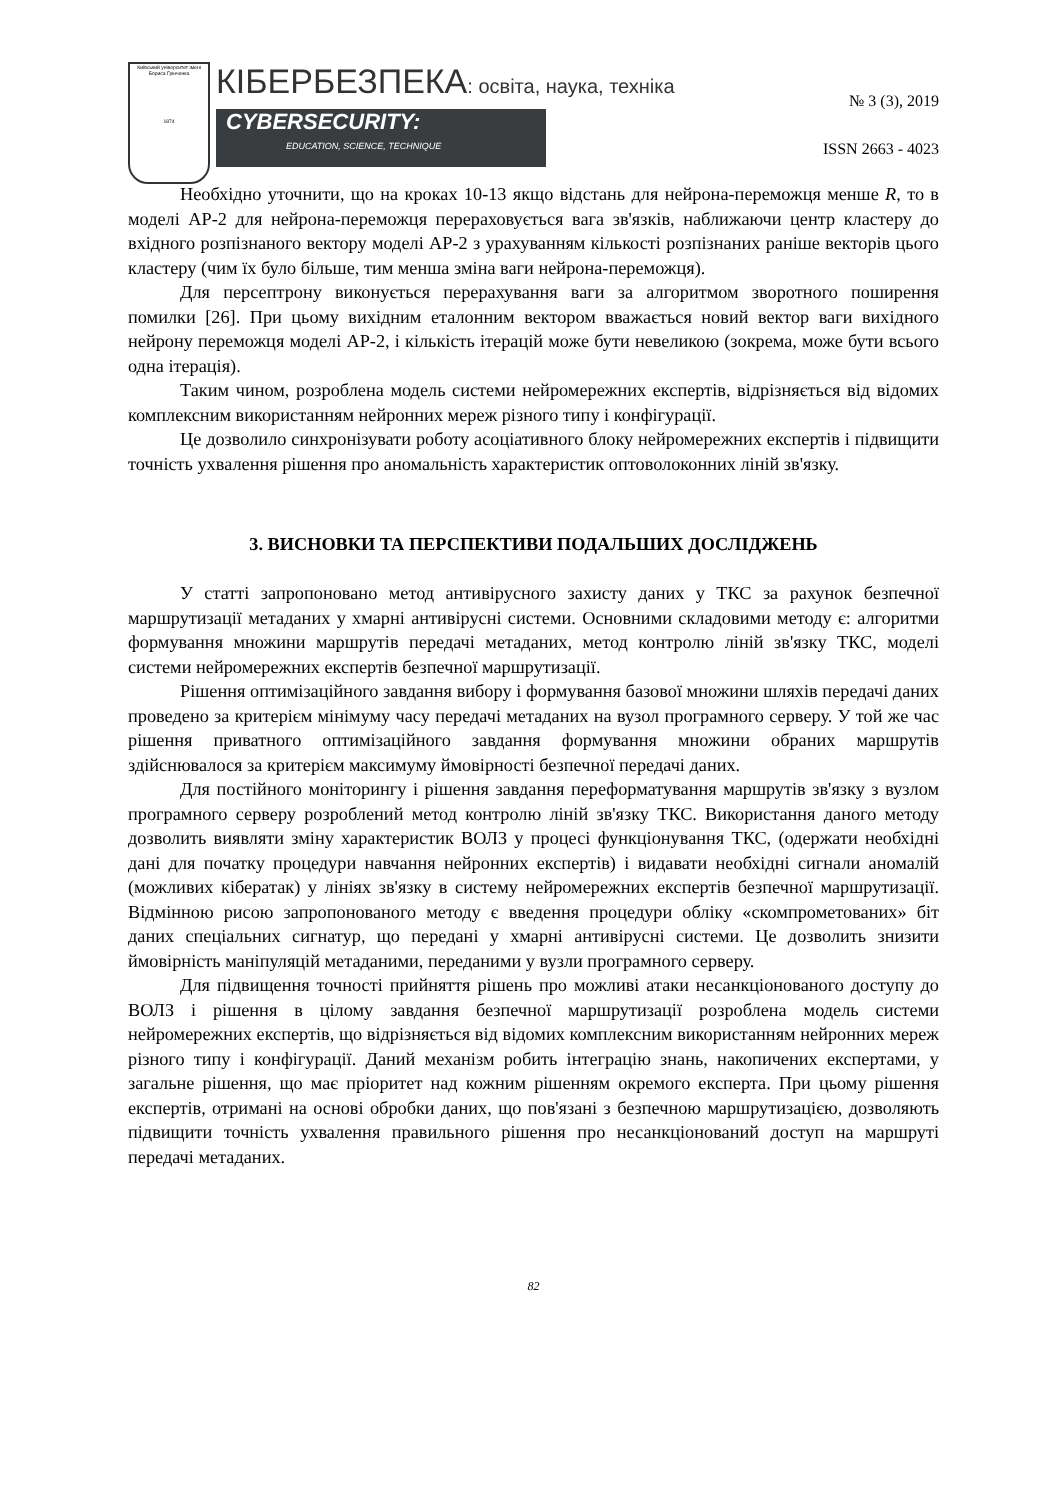Київський університет імені Бориса Грінченка
1874
КІБЕРБЕЗПЕКА: освіта, наука, техніка
CYBERSECURITY:
EDUCATION, SCIENCE, TECHNIQUE
№ 3 (3), 2019
ISSN 2663 - 4023
Необхідно уточнити, що на кроках 10-13 якщо відстань для нейрона-переможця менше R, то в моделі АР-2 для нейрона-переможця перераховується вага зв'язків, наближаючи центр кластеру до вхідного розпізнаного вектору моделі АР-2 з урахуванням кількості розпізнаних раніше векторів цього кластеру (чим їх було більше, тим менша зміна ваги нейрона-переможця).
Для персептрону виконується перерахування ваги за алгоритмом зворотного поширення помилки [26]. При цьому вихідним еталонним вектором вважається новий вектор ваги вихідного нейрону переможця моделі АР-2, і кількість ітерацій може бути невеликою (зокрема, може бути всього одна ітерація).
Таким чином, розроблена модель системи нейромережних експертів, відрізняється від відомих комплексним використанням нейронних мереж різного типу і конфігурації.
Це дозволило синхронізувати роботу асоціативного блоку нейромережних експертів і підвищити точність ухвалення рішення про аномальність характеристик оптоволоконних ліній зв'язку.
3. ВИСНОВКИ ТА ПЕРСПЕКТИВИ ПОДАЛЬШИХ ДОСЛІДЖЕНЬ
У статті запропоновано метод антивірусного захисту даних у ТКС за рахунок безпечної маршрутизації метаданих у хмарні антивірусні системи. Основними складовими методу є: алгоритми формування множини маршрутів передачі метаданих, метод контролю ліній зв'язку ТКС, моделі системи нейромережних експертів безпечної маршрутизації.
Рішення оптимізаційного завдання вибору і формування базової множини шляхів передачі даних проведено за критерієм мінімуму часу передачі метаданих на вузол програмного серверу. У той же час рішення приватного оптимізаційного завдання формування множини обраних маршрутів здійснювалося за критерієм максимуму ймовірності безпечної передачі даних.
Для постійного моніторингу і рішення завдання переформатування маршрутів зв'язку з вузлом програмного серверу розроблений метод контролю ліній зв'язку ТКС. Використання даного методу дозволить виявляти зміну характеристик ВОЛЗ у процесі функціонування ТКС, (одержати необхідні дані для початку процедури навчання нейронних експертів) і видавати необхідні сигнали аномалій (можливих кібератак) у лініях зв'язку в систему нейромережних експертів безпечної маршрутизації. Відмінною рисою запропонованого методу є введення процедури обліку «скомпрометованих» біт даних спеціальних сигнатур, що передані у хмарні антивірусні системи. Це дозволить знизити ймовірність маніпуляцій метаданими, переданими у вузли програмного серверу.
Для підвищення точності прийняття рішень про можливі атаки несанкціонованого доступу до ВОЛЗ і рішення в цілому завдання безпечної маршрутизації розроблена модель системи нейромережних експертів, що відрізняється від відомих комплексним використанням нейронних мереж різного типу і конфігурації. Даний механізм робить інтеграцію знань, накопичених експертами, у загальне рішення, що має пріоритет над кожним рішенням окремого експерта. При цьому рішення експертів, отримані на основі обробки даних, що пов'язані з безпечною маршрутизацією, дозволяють підвищити точність ухвалення правильного рішення про несанкціонований доступ на маршруті передачі метаданих.
82